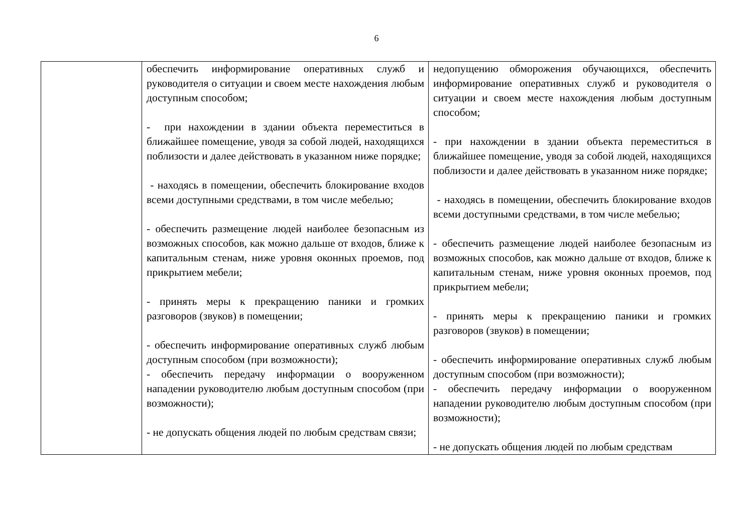6
| | обеспечить информирование оперативных служб и руководителя о ситуации и своем месте нахождения любым доступным способом; - при нахождении в здании объекта переместиться в ближайшее помещение, уводя за собой людей, находящихся поблизости и далее действовать в указанном ниже порядке; - находясь в помещении, обеспечить блокирование входов всеми доступными средствами, в том числе мебелью; - обеспечить размещение людей наиболее безопасным из возможных способов, как можно дальше от входов, ближе к капитальным стенам, ниже уровня оконных проемов, под прикрытием мебели; - принять меры к прекращению паники и громких разговоров (звуков) в помещении; - обеспечить информирование оперативных служб любым доступным способом (при возможности); - обеспечить передачу информации о вооруженном нападении руководителю любым доступным способом (при возможности); - не допускать общения людей по любым средствам связи; | недопущению обморожения обучающихся, обеспечить информирование оперативных служб и руководителя о ситуации и своем месте нахождения любым доступным способом; - при нахождении в здании объекта переместиться в ближайшее помещение, уводя за собой людей, находящихся поблизости и далее действовать в указанном ниже порядке; - находясь в помещении, обеспечить блокирование входов всеми доступными средствами, в том числе мебелью; - обеспечить размещение людей наиболее безопасным из возможных способов, как можно дальше от входов, ближе к капитальным стенам, ниже уровня оконных проемов, под прикрытием мебели; - принять меры к прекращению паники и громких разговоров (звуков) в помещении; - обеспечить информирование оперативных служб любым доступным способом (при возможности); - обеспечить передачу информации о вооруженном нападении руководителю любым доступным способом (при возможности); - не допускать общения людей по любым средствам |